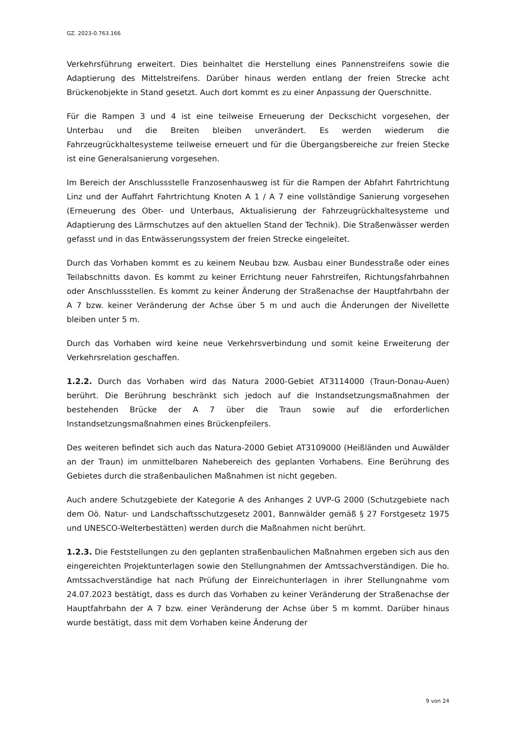GZ. 2023-0.763.166
Verkehrsführung erweitert. Dies beinhaltet die Herstellung eines Pannenstreifens sowie die Adaptierung des Mittelstreifens. Darüber hinaus werden entlang der freien Strecke acht Brückenobjekte in Stand gesetzt. Auch dort kommt es zu einer Anpassung der Querschnitte.
Für die Rampen 3 und 4 ist eine teilweise Erneuerung der Deckschicht vorgesehen, der Unterbau und die Breiten bleiben unverändert. Es werden wiederum die Fahrzeugrückhaltesysteme teilweise erneuert und für die Übergangsbereiche zur freien Stecke ist eine Generalsanierung vorgesehen.
Im Bereich der Anschlussstelle Franzosenhausweg ist für die Rampen der Abfahrt Fahrtrichtung Linz und der Auffahrt Fahrtrichtung Knoten A 1 / A 7 eine vollständige Sanierung vorgesehen (Erneuerung des Ober- und Unterbaus, Aktualisierung der Fahrzeugrückhaltesysteme und Adaptierung des Lärmschutzes auf den aktuellen Stand der Technik). Die Straßenwässer werden gefasst und in das Entwässerungssystem der freien Strecke eingeleitet.
Durch das Vorhaben kommt es zu keinem Neubau bzw. Ausbau einer Bundesstraße oder eines Teilabschnitts davon. Es kommt zu keiner Errichtung neuer Fahrstreifen, Richtungsfahrbahnen oder Anschlussstellen. Es kommt zu keiner Änderung der Straßenachse der Hauptfahrbahn der A 7 bzw. keiner Veränderung der Achse über 5 m und auch die Änderungen der Nivellette bleiben unter 5 m.
Durch das Vorhaben wird keine neue Verkehrsverbindung und somit keine Erweiterung der Verkehrsrelation geschaffen.
1.2.2. Durch das Vorhaben wird das Natura 2000-Gebiet AT3114000 (Traun-Donau-Auen) berührt. Die Berührung beschränkt sich jedoch auf die Instandsetzungsmaßnahmen der bestehenden Brücke der A 7 über die Traun sowie auf die erforderlichen Instandsetzungsmaßnahmen eines Brückenpfeilers.
Des weiteren befindet sich auch das Natura-2000 Gebiet AT3109000 (Heißländen und Auwälder an der Traun) im unmittelbaren Nahebereich des geplanten Vorhabens. Eine Berührung des Gebietes durch die straßenbaulichen Maßnahmen ist nicht gegeben.
Auch andere Schutzgebiete der Kategorie A des Anhanges 2 UVP-G 2000 (Schutzgebiete nach dem Oö. Natur- und Landschaftsschutzgesetz 2001, Bannwälder gemäß § 27 Forstgesetz 1975 und UNESCO-Welterbestätten) werden durch die Maßnahmen nicht berührt.
1.2.3. Die Feststellungen zu den geplanten straßenbaulichen Maßnahmen ergeben sich aus den eingereichten Projektunterlagen sowie den Stellungnahmen der Amtssachverständigen. Die ho. Amtssachverständige hat nach Prüfung der Einreichunterlagen in ihrer Stellungnahme vom 24.07.2023 bestätigt, dass es durch das Vorhaben zu keiner Veränderung der Straßenachse der Hauptfahrbahn der A 7 bzw. einer Veränderung der Achse über 5 m kommt. Darüber hinaus wurde bestätigt, dass mit dem Vorhaben keine Änderung der
9 von 24